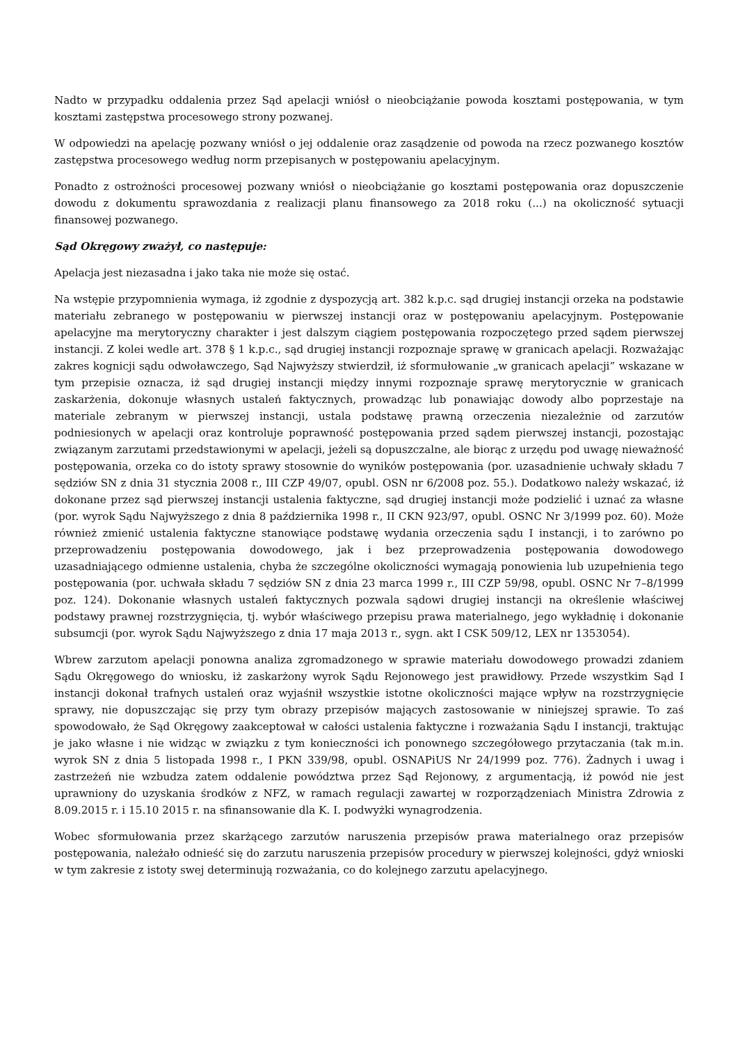Nadto w przypadku oddalenia przez Sąd apelacji wniósł o nieobciążanie powoda kosztami postępowania, w tym kosztami zastępstwa procesowego strony pozwanej.
W odpowiedzi na apelację pozwany wniósł o jej oddalenie oraz zasądzenie od powoda na rzecz pozwanego kosztów zastępstwa procesowego według norm przepisanych w postępowaniu apelacyjnym.
Ponadto z ostrożności procesowej pozwany wniósł o nieobciążanie go kosztami postępowania oraz dopuszczenie dowodu z dokumentu sprawozdania z realizacji planu finansowego za 2018 roku (...) na okoliczność sytuacji finansowej pozwanego.
Sąd Okręgowy zważył, co następuje:
Apelacja jest niezasadna i jako taka nie może się ostać.
Na wstępie przypomnienia wymaga, iż zgodnie z dyspozycją art. 382 k.p.c. sąd drugiej instancji orzeka na podstawie materiału zebranego w postępowaniu w pierwszej instancji oraz w postępowaniu apelacyjnym. Postępowanie apelacyjne ma merytoryczny charakter i jest dalszym ciągiem postępowania rozpoczętego przed sądem pierwszej instancji. Z kolei wedle art. 378 § 1 k.p.c., sąd drugiej instancji rozpoznaje sprawę w granicach apelacji. Rozważając zakres kognicji sądu odwoławczego, Sąd Najwyższy stwierdził, iż sformułowanie „w granicach apelacji” wskazane w tym przepisie oznacza, iż sąd drugiej instancji między innymi rozpoznaje sprawę merytorycznie w granicach zaskarżenia, dokonuje własnych ustaleń faktycznych, prowadząc lub ponawiając dowody albo poprzestaje na materiale zebranym w pierwszej instancji, ustala podstawę prawną orzeczenia niezależnie od zarzutów podniesionych w apelacji oraz kontroluje poprawność postępowania przed sądem pierwszej instancji, pozostając związanym zarzutami przedstawionymi w apelacji, jeżeli są dopuszczalne, ale biorąc z urzędu pod uwagę nieważność postępowania, orzeka co do istoty sprawy stosownie do wyników postępowania (por. uzasadnienie uchwały składu 7 sędziów SN z dnia 31 stycznia 2008 r., III CZP 49/07, opubl. OSN nr 6/2008 poz. 55.). Dodatkowo należy wskazać, iż dokonane przez sąd pierwszej instancji ustalenia faktyczne, sąd drugiej instancji może podzielić i uznać za własne (por. wyrok Sądu Najwyższego z dnia 8 października 1998 r., II CKN 923/97, opubl. OSNC Nr 3/1999 poz. 60). Może również zmienić ustalenia faktyczne stanowiące podstawę wydania orzeczenia sądu I instancji, i to zarówno po przeprowadzeniu postępowania dowodowego, jak i bez przeprowadzenia postępowania dowodowego uzasadniającego odmienne ustalenia, chyba że szczególne okoliczności wymagają ponowienia lub uzupełnienia tego postępowania (por. uchwała składu 7 sędziów SN z dnia 23 marca 1999 r., III CZP 59/98, opubl. OSNC Nr 7–8/1999 poz. 124). Dokonanie własnych ustaleń faktycznych pozwala sądowi drugiej instancji na określenie właściwej podstawy prawnej rozstrzygnięcia, tj. wybór właściwego przepisu prawa materialnego, jego wykładnię i dokonanie subsumcji (por. wyrok Sądu Najwyższego z dnia 17 maja 2013 r., sygn. akt I CSK 509/12, LEX nr 1353054).
Wbrew zarzutom apelacji ponowna analiza zgromadzonego w sprawie materiału dowodowego prowadzi zdaniem Sądu Okręgowego do wniosku, iż zaskarżony wyrok Sądu Rejonowego jest prawidłowy. Przede wszystkim Sąd I instancji dokonał trafnych ustaleń oraz wyjaśnił wszystkie istotne okoliczności mające wpływ na rozstrzygnięcie sprawy, nie dopuszczając się przy tym obrazy przepisów mających zastosowanie w niniejszej sprawie. To zaś spowodowało, że Sąd Okręgowy zaakceptował w całości ustalenia faktyczne i rozważania Sądu I instancji, traktując je jako własne i nie widząc w związku z tym konieczności ich ponownego szczegółowego przytaczania (tak m.in. wyrok SN z dnia 5 listopada 1998 r., I PKN 339/98, opubl. OSNAPiUS Nr 24/1999 poz. 776). Żadnych i uwag i zastrzeżeń nie wzbudza zatem oddalenie powództwa przez Sąd Rejonowy, z argumentacją, iż powód nie jest uprawniony do uzyskania środków z NFZ, w ramach regulacji zawartej w rozporządzeniach Ministra Zdrowia z 8.09.2015 r. i 15.10 2015 r. na sfinansowanie dla K. I. podwyżki wynagrodzenia.
Wobec sformułowania przez skarżącego zarzutów naruszenia przepisów prawa materialnego oraz przepisów postępowania, należało odnieść się do zarzutu naruszenia przepisów procedury w pierwszej kolejności, gdyż wnioski w tym zakresie z istoty swej determinują rozważania, co do kolejnego zarzutu apelacyjnego.